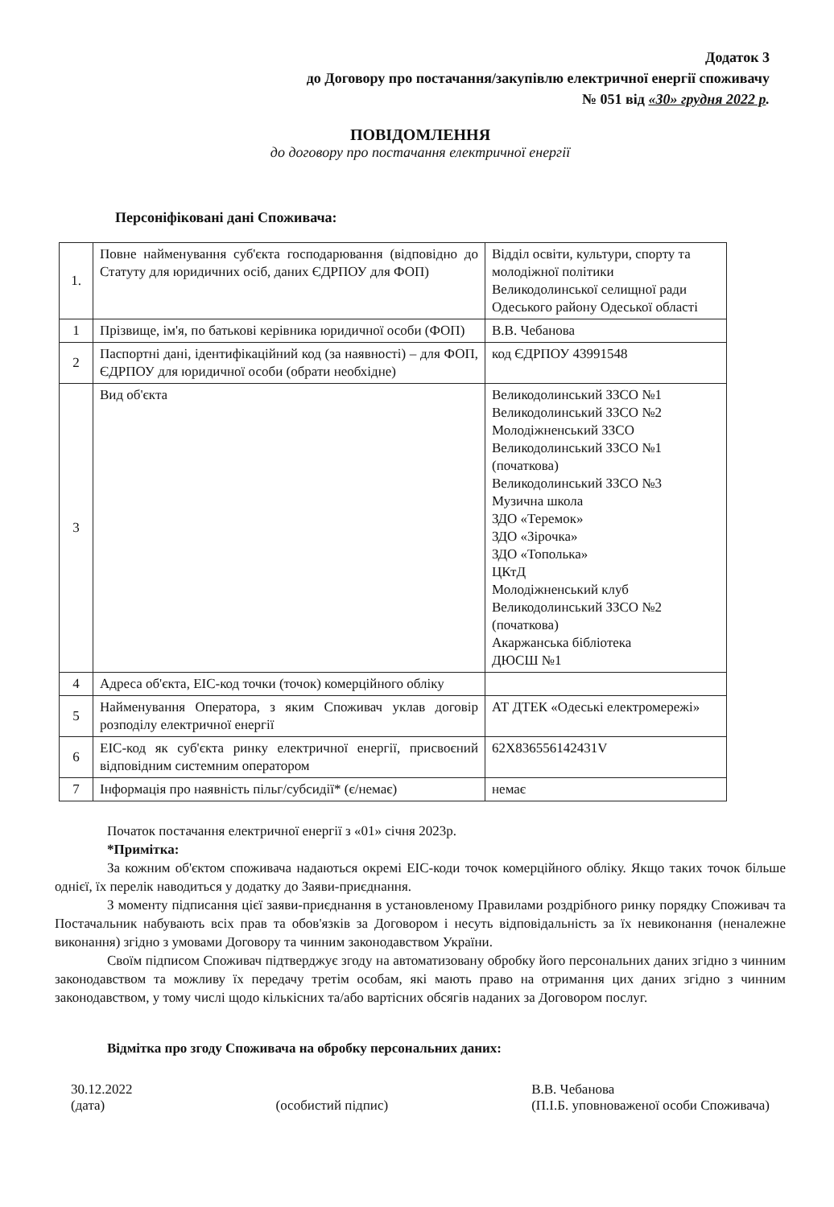Додаток 3
до Договору про постачання/закупівлю електричної енергії споживачу
№ 051 від «30» грудня 2022 р.
ПОВІДОМЛЕННЯ
до договору про постачання електричної енергії
Персоніфіковані дані Споживача:
| 1. | Повне найменування суб'єкта господарювання (відповідно до Статуту для юридичних осіб, даних ЄДРПОУ для ФОП) | Відділ освіти, культури, спорту та молодіжної політики Великодолинської селищної ради Одеського району Одеської області |
| 1 | Прізвище, ім'я, по батькові керівника юридичної особи (ФОП) | В.В. Чебанова |
| 2 | Паспортні дані, ідентифікаційний код (за наявності) – для ФОП, ЄДРПОУ для юридичної особи (обрати необхідне) | код ЄДРПОУ 43991548 |
| 3 | Вид об'єкта | Великодолинський ЗЗСО №1 Великодолинський ЗЗСО №2 Молодіжненський ЗЗСО Великодолинський ЗЗСО №1 (початкова) Великодолинський ЗЗСО №3 Музична школа ЗДО «Теремок» ЗДО «Зірочка» ЗДО «Тополька» ЦКтД Молодіжненський клуб Великодолинський ЗЗСО №2 (початкова) Акаржанська бібліотека ДЮСШ №1 |
| 4 | Адреса об'єкта, ЕІС-код точки (точок) комерційного обліку | |
| 5 | Найменування Оператора, з яким Споживач уклав договір розподілу електричної енергії | АТ ДТЕК «Одеські електромережі» |
| 6 | ЕІС-код як суб'єкта ринку електричної енергії, присвоєний відповідним системним оператором | 62Х836556142431V |
| 7 | Інформація про наявність пільг/субсидії* (є/немає) | немає |
Початок постачання електричної енергії з «01» січня 2023р.
*Примітка:
За кожним об'єктом споживача надаються окремі ЕІС-коди точок комерційного обліку. Якщо таких точок більше однієї, їх перелік наводиться у додатку до Заяви-приєднання.
З моменту підписання цієї заяви-приєднання в установленому Правилами роздрібного ринку порядку Споживач та Постачальник набувають всіх прав та обов'язків за Договором і несуть відповідальність за їх невиконання (неналежне виконання) згідно з умовами Договору та чинним законодавством України.
Своїм підписом Споживач підтверджує згоду на автоматизовану обробку його персональних даних згідно з чинним законодавством та можливу їх передачу третім особам, які мають право на отримання цих даних згідно з чинним законодавством, у тому числі щодо кількісних та/або вартісних обсягів наданих за Договором послуг.
Відмітка про згоду Споживача на обробку персональних даних:
30.12.2022
(дата)
(особистий підпис) В.В. Чебанова
(П.І.Б. уповноваженої особи Споживача)